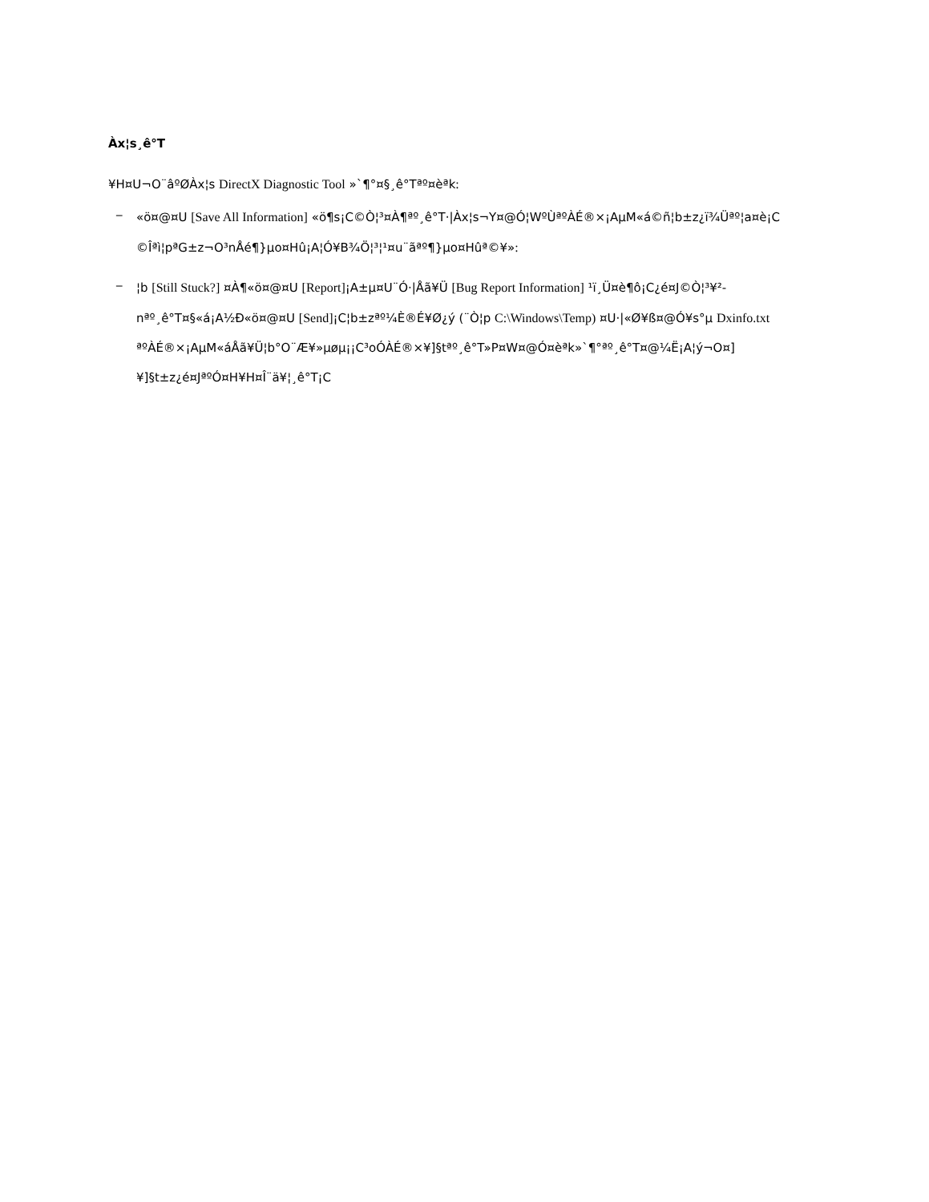Àx¦s¸ê°T
¥H¤U¬O¨âºØÀx¦s DirectX Diagnostic Tool »`¶°¤§¸ê°Tªº¤èªk:
_
«ö¤@¤U [Save All Information] «ö¶s¡C©Ò¦³¤À¶ªº¸ê°T·|Àx¦s¬Y¤@­Ó¦WºÙªºÀÉ®×¡AµM«á©ñ¦b±z¿ï¾Üªº¦a¤è¡C
©Îªì¦pªG±z¬O³nÅé¶}µo¤Hû¡A¦Ó¥B¾Ö¦³¦¹¤u¨ãªº¶}µo¤Hûª©¥»:
_
¦b [Still Stuck?] ¤À¶«ö¤@¤U [Report]¡A±µ¤U¨Ó·|Åã¥Ü [Bug Report Information] ¹ï¸Ü¤è¶ô¡C¿é¤J©Ò¦³¥²­nªº¸ê°T¤§«á¡A½Ð«ö¤@¤U [Send]¡C¦b±zªº¼È®É¥Ø¿ý (¨Ò¦p C:\Windows\Temp) ¤U·|«Ø¥ß¤@Ó¥s°µ Dxinfo.txt ªºÀÉ®×¡AµM«áÅã¥Ü¦b°O¨Æ¥»µøµ¡¡C³oÓÀÉ®×¥]§tªº¸ê°T»P¤W¤@­Ó¤èªk»`¶°ªº¸ê°T¤@¼Ë¡A¦ý¬O¤]¥]§t±z¿é¤JªºÓ¤H¥H¤Î¨ä¥¦¸ê°T¡C